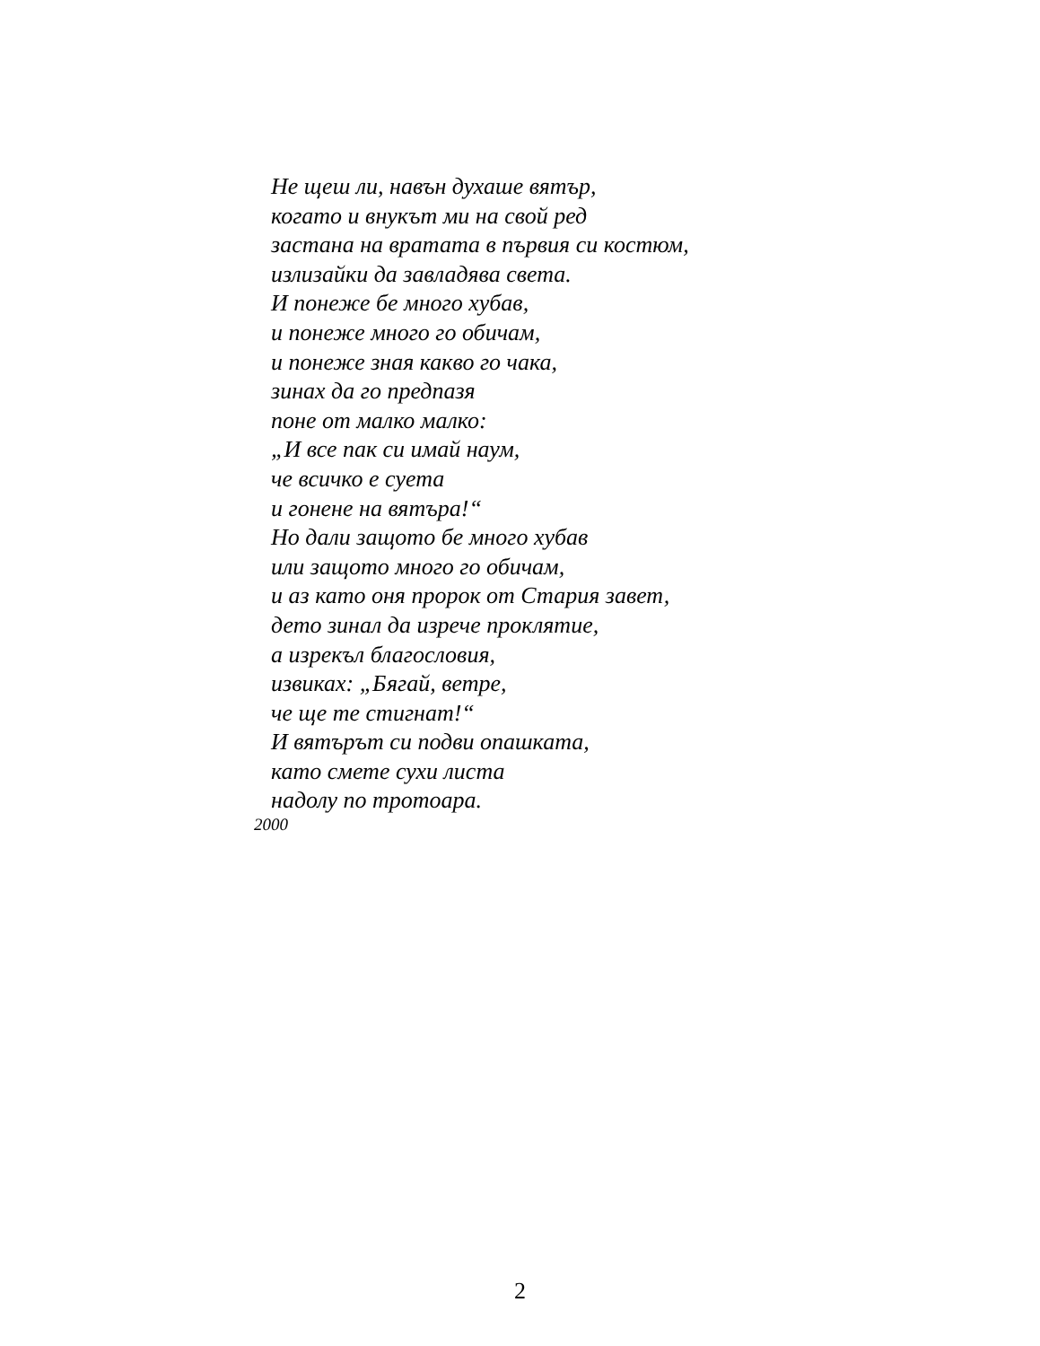Не щеш ли, навън духаше вятър,
когато и внукът ми на свой ред
застана на вратата в първия си костюм,
излизайки да завладява света.
И понеже бе много хубав,
и понеже много го обичам,
и понеже зная какво го чака,
зинах да го предпазя
поне от малко малко:
„И все пак си имай наум,
че всичко е суета
и гонене на вятъра!“
Но дали защото бе много хубав
или защото много го обичам,
и аз като оня пророк от Стария завет,
дето зинал да изрече проклятие,
а изрекъл благословия,
извиках: „Бягай, ветре,
че ще те стигнат!“
И вятърът си подви опашката,
като смете сухи листа
надолу по тротоара.
2000
2